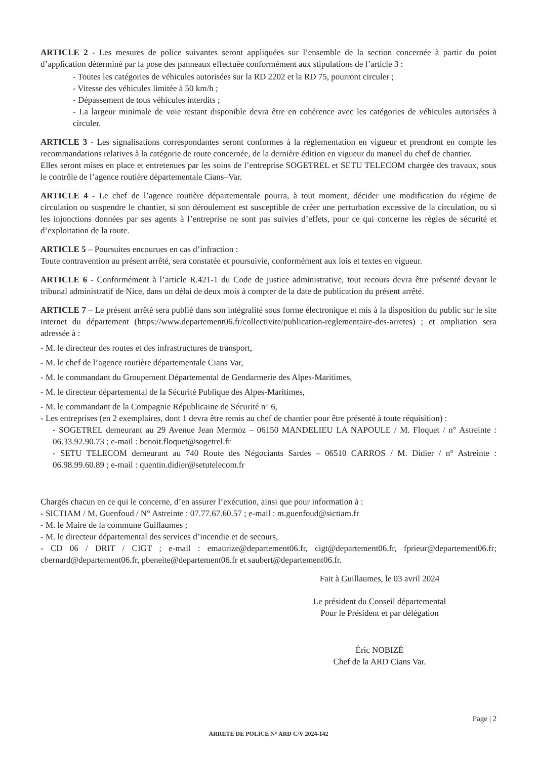ARTICLE 2 - Les mesures de police suivantes seront appliquées sur l’ensemble de la section concernée à partir du point d’application déterminé par la pose des panneaux effectuée conformément aux stipulations de l’article 3 :
- Toutes les catégories de véhicules autorisées sur la RD 2202 et la RD 75, pourront circuler ;
- Vitesse des véhicules limitée à 50 km/h ;
- Dépassement de tous véhicules interdits ;
- La largeur minimale de voie restant disponible devra être en cohérence avec les catégories de véhicules autorisées à circuler.
ARTICLE 3 - Les signalisations correspondantes seront conformes à la réglementation en vigueur et prendront en compte les recommandations relatives à la catégorie de route concernée, de la dernière édition en vigueur du manuel du chef de chantier.
Elles seront mises en place et entretenues par les soins de l’entreprise SOGETREL et SETU TELECOM chargée des travaux, sous le contrôle de l’agence routière départementale Cians–Var.
ARTICLE 4 - Le chef de l’agence routière départementale pourra, à tout moment, décider une modification du régime de circulation ou suspendre le chantier, si son déroulement est susceptible de créer une perturbation excessive de la circulation, ou si les injonctions données par ses agents à l’entreprise ne sont pas suivies d’effets, pour ce qui concerne les règles de sécurité et d’exploitation de la route.
ARTICLE 5 – Poursuites encourues en cas d’infraction :
Toute contravention au présent arrêté, sera constatée et poursuivie, conformément aux lois et textes en vigueur.
ARTICLE 6 - Conformément à l’article R.421-1 du Code de justice administrative, tout recours devra être présenté devant le tribunal administratif de Nice, dans un délai de deux mois à compter de la date de publication du présent arrêté.
ARTICLE 7 – Le présent arrêté sera publié dans son intégralité sous forme électronique et mis à la disposition du public sur le site internet du département (https://www.departement06.fr/collectivite/publication-reglementaire-des-arretes) ; et ampliation sera adressée à :
- M. le directeur des routes et des infrastructures de transport,
- M. le chef de l’agence routière départementale Cians Var,
- M. le commandant du Groupement Départemental de Gendarmerie des Alpes-Maritimes,
- M. le directeur départemental de la Sécurité Publique des Alpes-Maritimes,
- M. le commandant de la Compagnie Républicaine de Sécurité n° 6,
- Les entreprises (en 2 exemplaires, dont 1 devra être remis au chef de chantier pour être présenté à toute réquisition) :
- SOGETREL demeurant au 29 Avenue Jean Mermoz – 06150 MANDELIEU LA NAPOULE / M. Floquet / n° Astreinte : 06.33.92.90.73 ; e-mail : benoit.floquet@sogetrel.fr
- SETU TELECOM demeurant au 740 Route des Négociants Sardes – 06510 CARROS / M. Didier / n° Astreinte : 06.98.99.60.89 ; e-mail : quentin.didier@setutelecom.fr
Chargés chacun en ce qui le concerne, d’en assurer l’exécution, ainsi que pour information à :
- SICTIAM / M. Guenfoud / N° Astreinte : 07.77.67.60.57 ; e-mail : m.guenfoud@sictiam.fr
- M. le Maire de la commune Guillaumes ;
- M. le directeur départemental des services d’incendie et de secours,
- CD 06 / DRIT / CIGT ; e-mail : emaurize@departement06.fr, cigt@departement06.fr, fprieur@departement06.fr; cbernard@departement06.fr, pbeneite@departement06.fr et saubert@departement06.fr.
Fait à Guillaumes, le 03 avril 2024
Le président du Conseil départemental
Pour le Président et par délégation
Éric NOBIZÉ
Chef de la ARD Cians Var.
Page | 2
ARRETE DE POLICE N° ARD C/V 2024-142